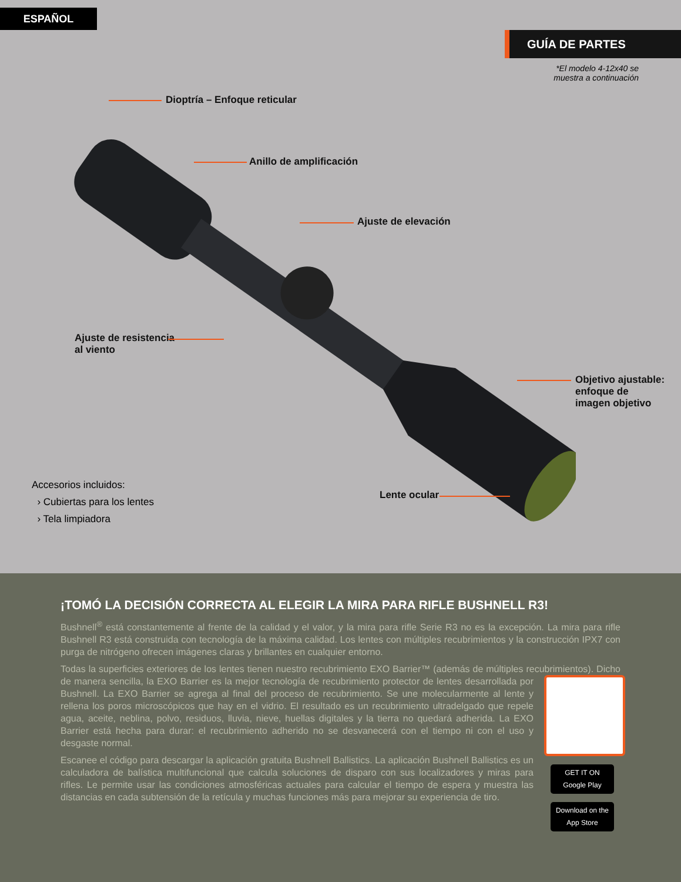ESPAÑOL
GUÍA DE PARTES
*El modelo 4-12x40 se
muestra a continuación
Dioptría – Enfoque reticular
Anillo de amplificación
Ajuste de elevación
Ajuste de resistencia
al viento
Objetivo ajustable:
enfoque de
imagen objetivo
Lente ocular
Accesorios incluidos:
› Cubiertas para los lentes
› Tela limpiadora
¡TOMÓ LA DECISIÓN CORRECTA AL ELEGIR LA MIRA PARA RIFLE BUSHNELL R3!
Bushnell<sup>®</sup> está constantemente al frente de la calidad y el valor, y la mira para rifle Serie R3 no es la excepción. La mira para rifle Bushnell R3 está construida con tecnología de la máxima calidad. Los lentes con múltiples recubrimientos y la construcción IPX7 con purga de nitrógeno ofrecen imágenes claras y brillantes en cualquier entorno.
Todas la superficies exteriores de los lentes tienen nuestro recubrimiento EXO Barrier™ (además de múltiples recubrimientos). GET IT ON Google Play
Download on the App Store Dicho de manera sencilla, la EXO Barrier es la mejor tecnología de recubrimiento protector de lentes desarrollada por Bushnell. La EXO Barrier se agrega al final del proceso de recubrimiento. Se une molecularmente al lente y rellena los poros microscópicos que hay en el vidrio. El resultado es un recubrimiento ultradelgado que repele agua, aceite, neblina, polvo, residuos, lluvia, nieve, huellas digitales y la tierra no quedará adherida. La EXO Barrier está hecha para durar: el recubrimiento adherido no se desvanecerá con el tiempo ni con el uso y desgaste normal.
Escanee el código para descargar la aplicación gratuita Bushnell Ballistics. La aplicación Bushnell Ballistics es un calculadora de balística multifuncional que calcula soluciones de disparo con sus localizadores y miras para rifles. Le permite usar las condiciones atmosféricas actuales para calcular el tiempo de espera y muestra las distancias en cada subtensión de la retícula y muchas funciones más para mejorar su experiencia de tiro.